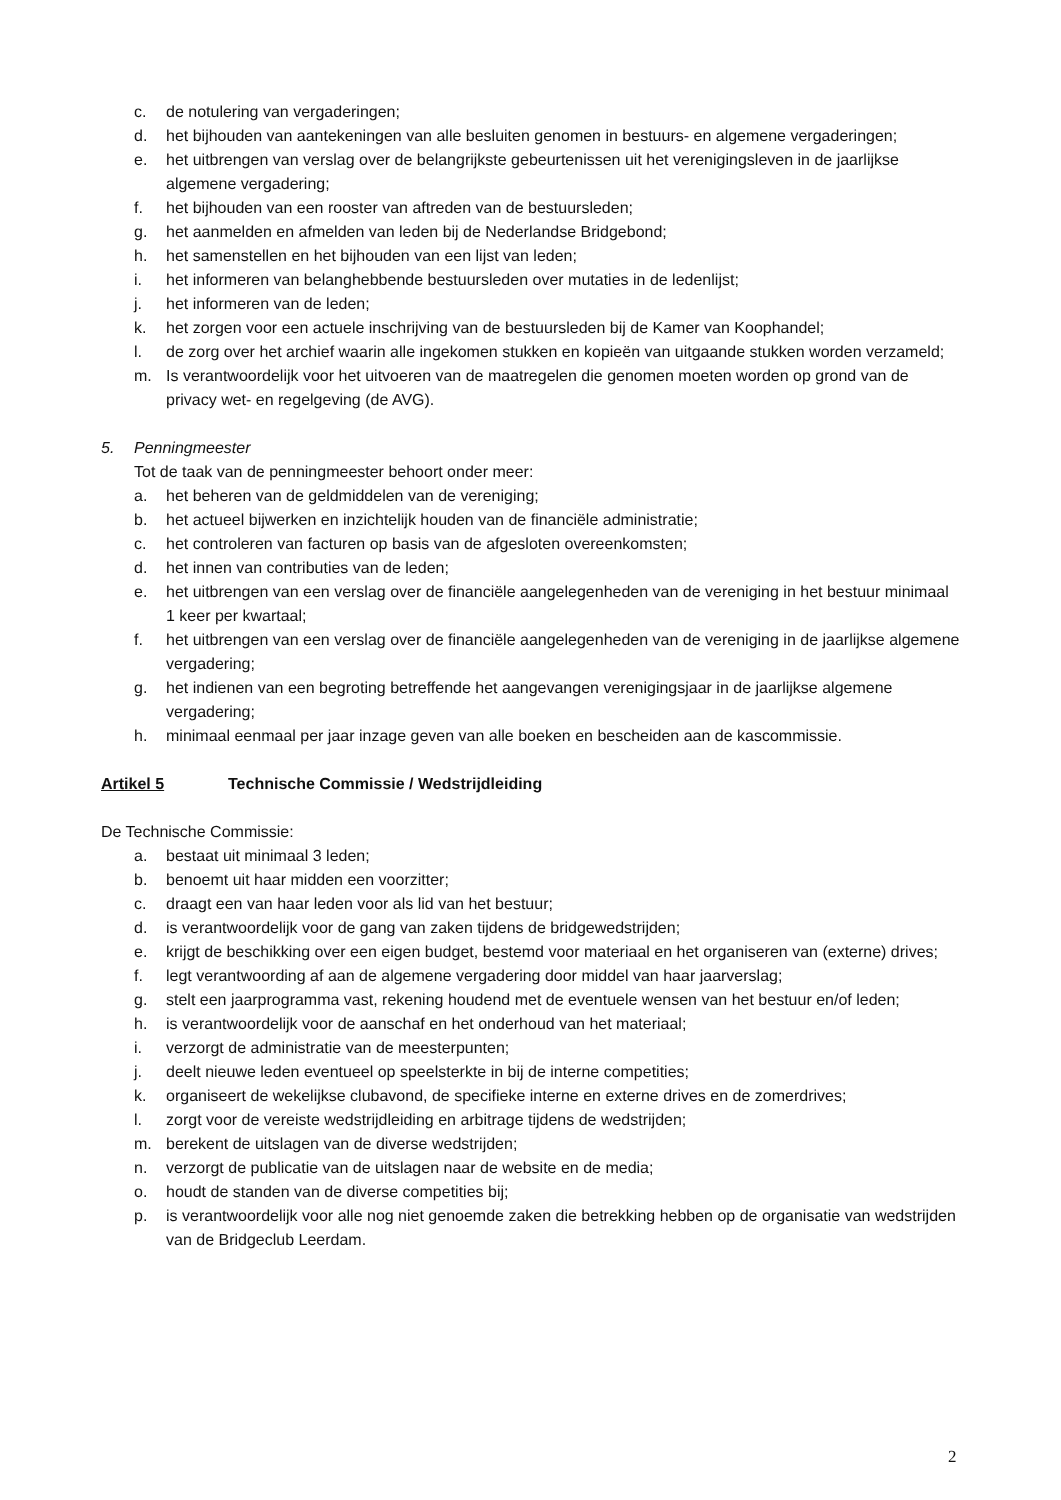c. de notulering van vergaderingen;
d. het bijhouden van aantekeningen van alle besluiten genomen in bestuurs- en algemene vergaderingen;
e. het uitbrengen van verslag over de belangrijkste gebeurtenissen uit het verenigingsleven in de jaarlijkse algemene vergadering;
f. het bijhouden van een rooster van aftreden van de bestuursleden;
g. het aanmelden en afmelden van leden bij de Nederlandse Bridgebond;
h. het samenstellen en het bijhouden van een lijst van leden;
i. het informeren van belanghebbende bestuursleden over mutaties in de ledenlijst;
j. het informeren van de leden;
k. het zorgen voor een actuele inschrijving van de bestuursleden bij de Kamer van Koophandel;
l. de zorg over het archief waarin alle ingekomen stukken en kopieën van uitgaande stukken worden verzameld;
m. Is verantwoordelijk voor het uitvoeren van de maatregelen die genomen moeten worden op grond van de privacy wet- en regelgeving (de AVG).
5. Penningmeester
Tot de taak van de penningmeester behoort onder meer:
a. het beheren van de geldmiddelen van de vereniging;
b. het actueel bijwerken en inzichtelijk houden van de financiële administratie;
c. het controleren van facturen op basis van de afgesloten overeenkomsten;
d. het innen van contributies van de leden;
e. het uitbrengen van een verslag over de financiële aangelegenheden van de vereniging in het bestuur minimaal 1 keer per kwartaal;
f. het uitbrengen van een verslag over de financiële aangelegenheden van de vereniging in de jaarlijkse algemene vergadering;
g. het indienen van een begroting betreffende het aangevangen verenigingsjaar in de jaarlijkse algemene vergadering;
h. minimaal eenmaal per jaar inzage geven van alle boeken en bescheiden aan de kascommissie.
Artikel 5 Technische Commissie / Wedstrijdleiding
De Technische Commissie:
a. bestaat uit minimaal 3 leden;
b. benoemt uit haar midden een voorzitter;
c. draagt een van haar leden voor als lid van het bestuur;
d. is verantwoordelijk voor de gang van zaken tijdens de bridgewedstrijden;
e. krijgt de beschikking over een eigen budget, bestemd voor materiaal en het organiseren van (externe) drives;
f. legt verantwoording af aan de algemene vergadering door middel van haar jaarverslag;
g. stelt een jaarprogramma vast, rekening houdend met de eventuele wensen van het bestuur en/of leden;
h. is verantwoordelijk voor de aanschaf en het onderhoud van het materiaal;
i. verzorgt de administratie van de meesterpunten;
j. deelt nieuwe leden eventueel op speelsterkte in bij de interne competities;
k. organiseert de wekelijkse clubavond, de specifieke interne en externe drives en de zomerdrives;
l. zorgt voor de vereiste wedstrijdleiding en arbitrage tijdens de wedstrijden;
m. berekent de uitslagen van de diverse wedstrijden;
n. verzorgt de publicatie van de uitslagen naar de website en de media;
o. houdt de standen van de diverse competities bij;
p. is verantwoordelijk voor alle nog niet genoemde zaken die betrekking hebben op de organisatie van wedstrijden van de Bridgeclub Leerdam.
2